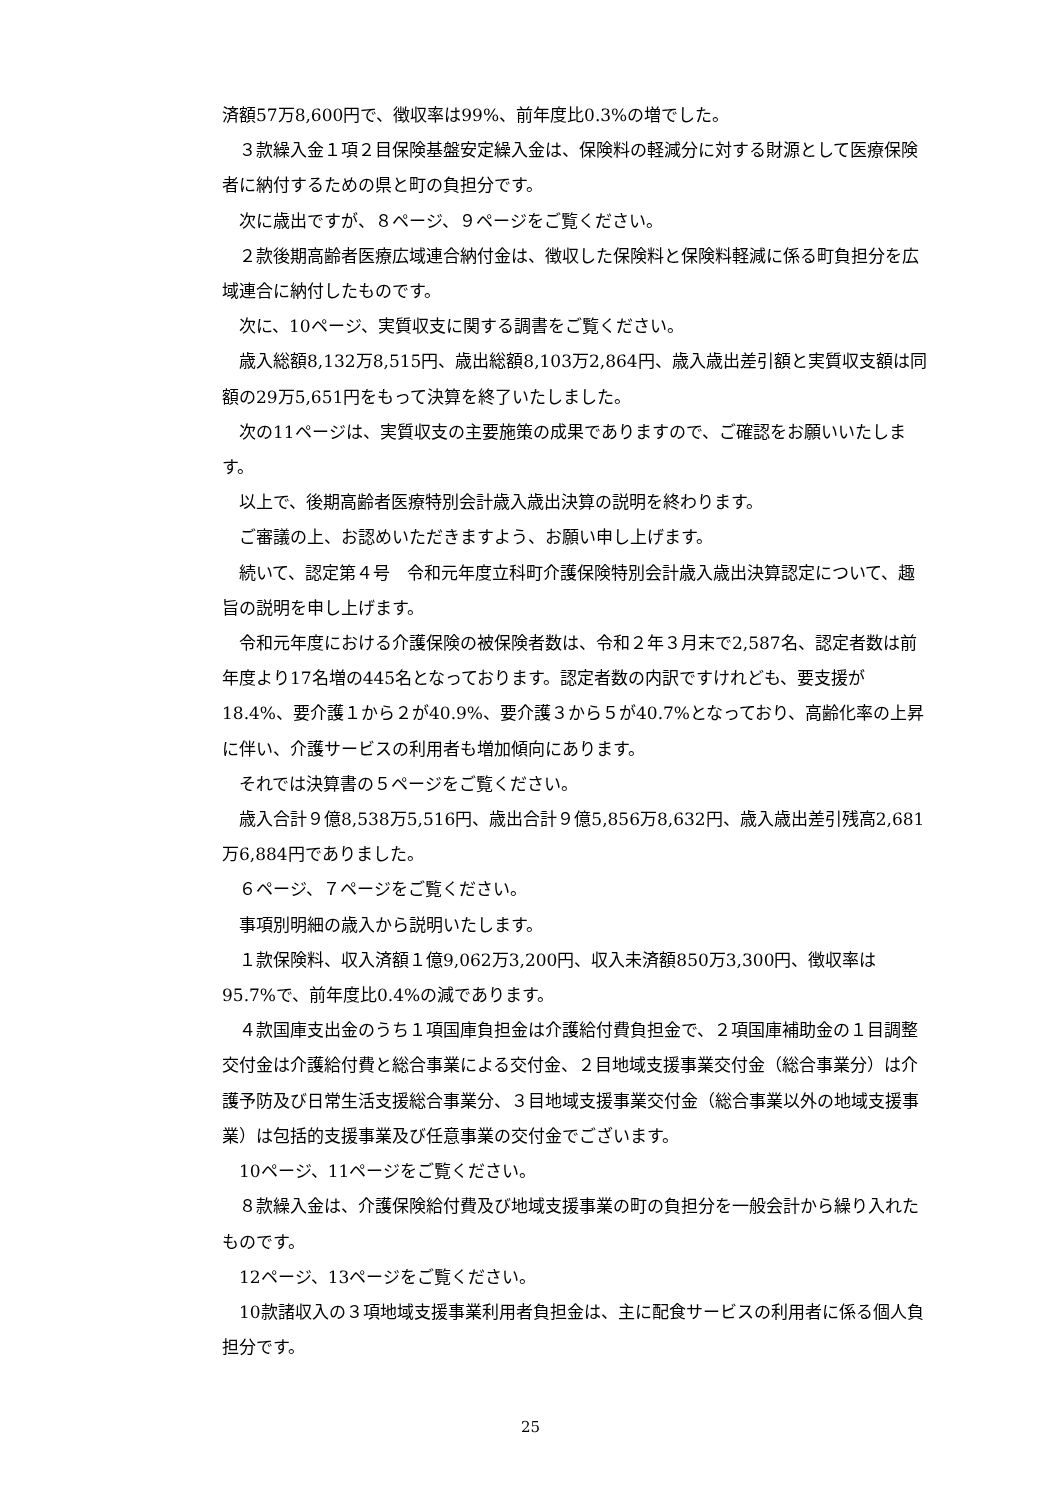済額57万8,600円で、徴収率は99%、前年度比0.3%の増でした。
３款繰入金１項２目保険基盤安定繰入金は、保険料の軽減分に対する財源として医療保険者に納付するための県と町の負担分です。
次に歳出ですが、８ページ、９ページをご覧ください。
２款後期高齢者医療広域連合納付金は、徴収した保険料と保険料軽減に係る町負担分を広域連合に納付したものです。
次に、10ページ、実質収支に関する調書をご覧ください。
歳入総額8,132万8,515円、歳出総額8,103万2,864円、歳入歳出差引額と実質収支額は同額の29万5,651円をもって決算を終了いたしました。
次の11ページは、実質収支の主要施策の成果でありますので、ご確認をお願いいたします。
以上で、後期高齢者医療特別会計歳入歳出決算の説明を終わります。
ご審議の上、お認めいただきますよう、お願い申し上げます。
続いて、認定第４号　令和元年度立科町介護保険特別会計歳入歳出決算認定について、趣旨の説明を申し上げます。
令和元年度における介護保険の被保険者数は、令和２年３月末で2,587名、認定者数は前年度より17名増の445名となっております。認定者数の内訳ですけれども、要支援が18.4%、要介護１から２が40.9%、要介護３から５が40.7%となっており、高齢化率の上昇に伴い、介護サービスの利用者も増加傾向にあります。
それでは決算書の５ページをご覧ください。
歳入合計９億8,538万5,516円、歳出合計９億5,856万8,632円、歳入歳出差引残高2,681万6,884円でありました。
６ページ、７ページをご覧ください。
事項別明細の歳入から説明いたします。
１款保険料、収入済額１億9,062万3,200円、収入未済額850万3,300円、徴収率は95.7%で、前年度比0.4%の減であります。
４款国庫支出金のうち１項国庫負担金は介護給付費負担金で、２項国庫補助金の１目調整交付金は介護給付費と総合事業による交付金、２目地域支援事業交付金（総合事業分）は介護予防及び日常生活支援総合事業分、３目地域支援事業交付金（総合事業以外の地域支援事業）は包括的支援事業及び任意事業の交付金でございます。
10ページ、11ページをご覧ください。
８款繰入金は、介護保険給付費及び地域支援事業の町の負担分を一般会計から繰り入れたものです。
12ページ、13ページをご覧ください。
10款諸収入の３項地域支援事業利用者負担金は、主に配食サービスの利用者に係る個人負担分です。
25